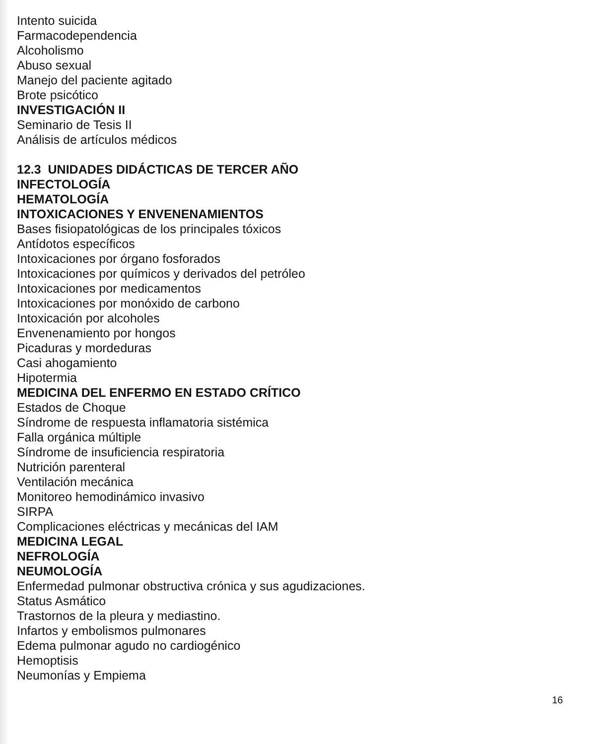Intento suicida
Farmacodependencia
Alcoholismo
Abuso sexual
Manejo del paciente agitado
Brote psicótico
INVESTIGACIÓN II
Seminario de Tesis II
Análisis de artículos médicos
12.3 UNIDADES DIDÁCTICAS DE TERCER AÑO
INFECTOLOGÍA
HEMATOLOGÍA
INTOXICACIONES Y ENVENENAMIENTOS
Bases fisiopatológicas de los principales tóxicos
Antídotos específicos
Intoxicaciones por órgano fosforados
Intoxicaciones por químicos y derivados del petróleo
Intoxicaciones por medicamentos
Intoxicaciones por monóxido de carbono
Intoxicación por alcoholes
Envenenamiento por hongos
Picaduras y mordeduras
Casi ahogamiento
Hipotermia
MEDICINA DEL ENFERMO EN ESTADO CRÍTICO
Estados de Choque
Síndrome de respuesta inflamatoria sistémica
Falla orgánica múltiple
Síndrome de insuficiencia respiratoria
Nutrición parenteral
Ventilación mecánica
Monitoreo hemodinámico invasivo
SIRPA
Complicaciones eléctricas y mecánicas del IAM
MEDICINA LEGAL
NEFROLOGÍA
NEUMOLOGÍA
Enfermedad pulmonar obstructiva crónica y sus agudizaciones.
Status Asmático
Trastornos de la pleura y mediastino.
Infartos y embolismos pulmonares
Edema pulmonar agudo no cardiogénico
Hemoptisis
Neumonías y Empiema
16